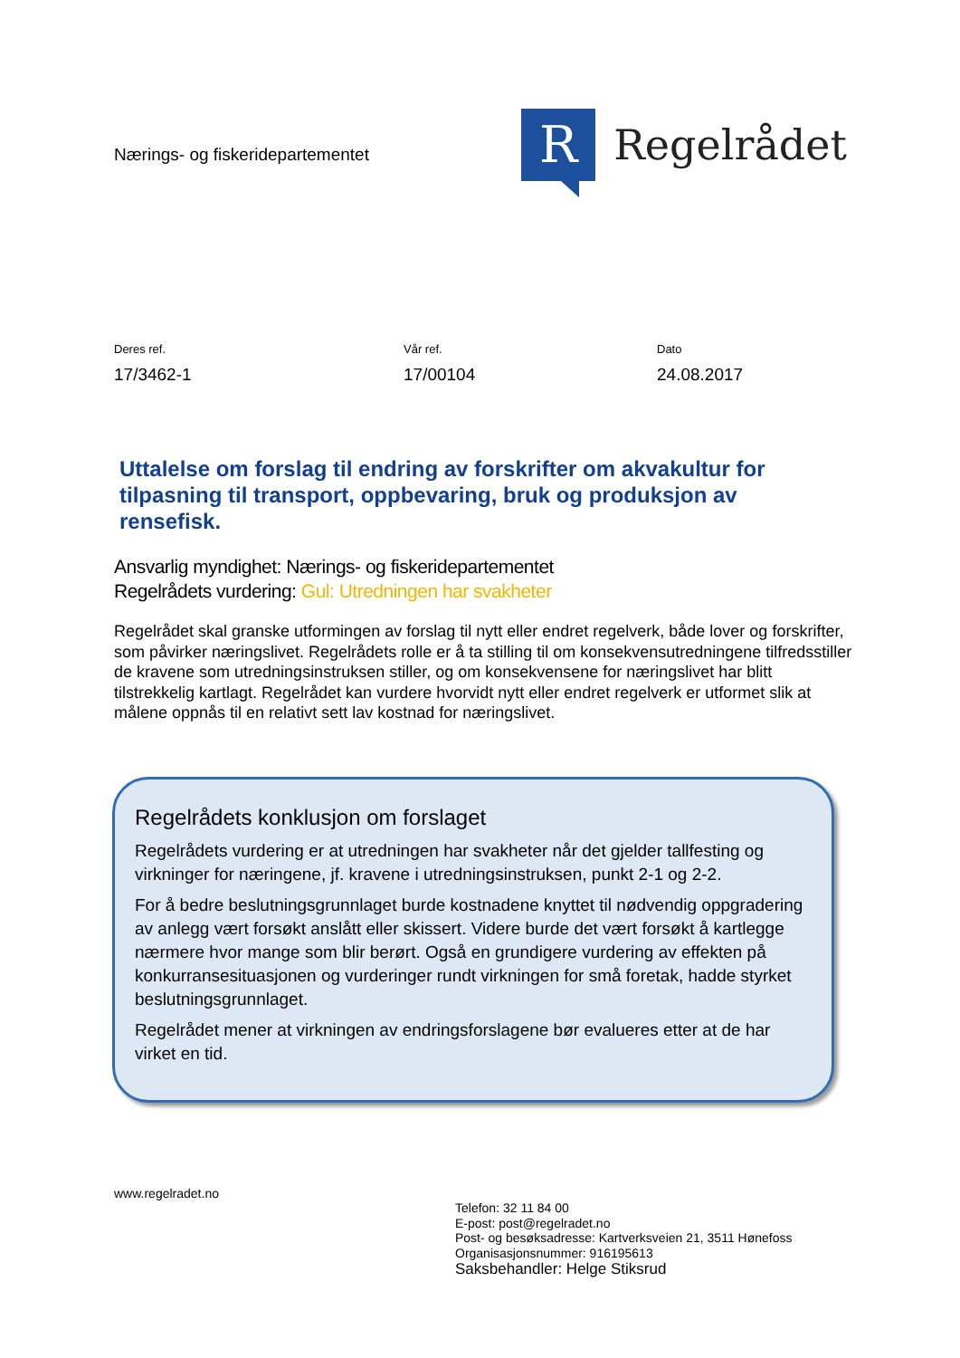Nærings- og fiskeridepartementet
R
Regelrådet
Deres ref.
17/3462-1
Vår ref.
17/00104
Dato
24.08.2017
Uttalelse om forslag til endring av forskrifter om akvakultur for tilpasning til transport, oppbevaring, bruk og produksjon av rensefisk.
Ansvarlig myndighet: Nærings- og fiskeridepartementet
Regelrådets vurdering: Gul: Utredningen har svakheter
Regelrådet skal granske utformingen av forslag til nytt eller endret regelverk, både lover og forskrifter, som påvirker næringslivet. Regelrådets rolle er å ta stilling til om konsekvensutredningene tilfredsstiller de kravene som utredningsinstruksen stiller, og om konsekvensene for næringslivet har blitt tilstrekkelig kartlagt. Regelrådet kan vurdere hvorvidt nytt eller endret regelverk er utformet slik at målene oppnås til en relativt sett lav kostnad for næringslivet.
Regelrådets konklusjon om forslaget
Regelrådets vurdering er at utredningen har svakheter når det gjelder tallfesting og virkninger for næringene, jf. kravene i utredningsinstruksen, punkt 2-1 og 2-2.
For å bedre beslutningsgrunnlaget burde kostnadene knyttet til nødvendig oppgradering av anlegg vært forsøkt anslått eller skissert. Videre burde det vært forsøkt å kartlegge nærmere hvor mange som blir berørt. Også en grundigere vurdering av effekten på konkurransesituasjonen og vurderinger rundt virkningen for små foretak, hadde styrket beslutningsgrunnlaget.
Regelrådet mener at virkningen av endringsforslagene bør evalueres etter at de har virket en tid.
www.regelradet.no
Telefon: 32 11 84 00
E-post: post@regelradet.no
Post- og besøksadresse: Kartverksveien 21, 3511 Hønefoss
Organisasjonsnummer: 916195613
Saksbehandler: Helge Stiksrud